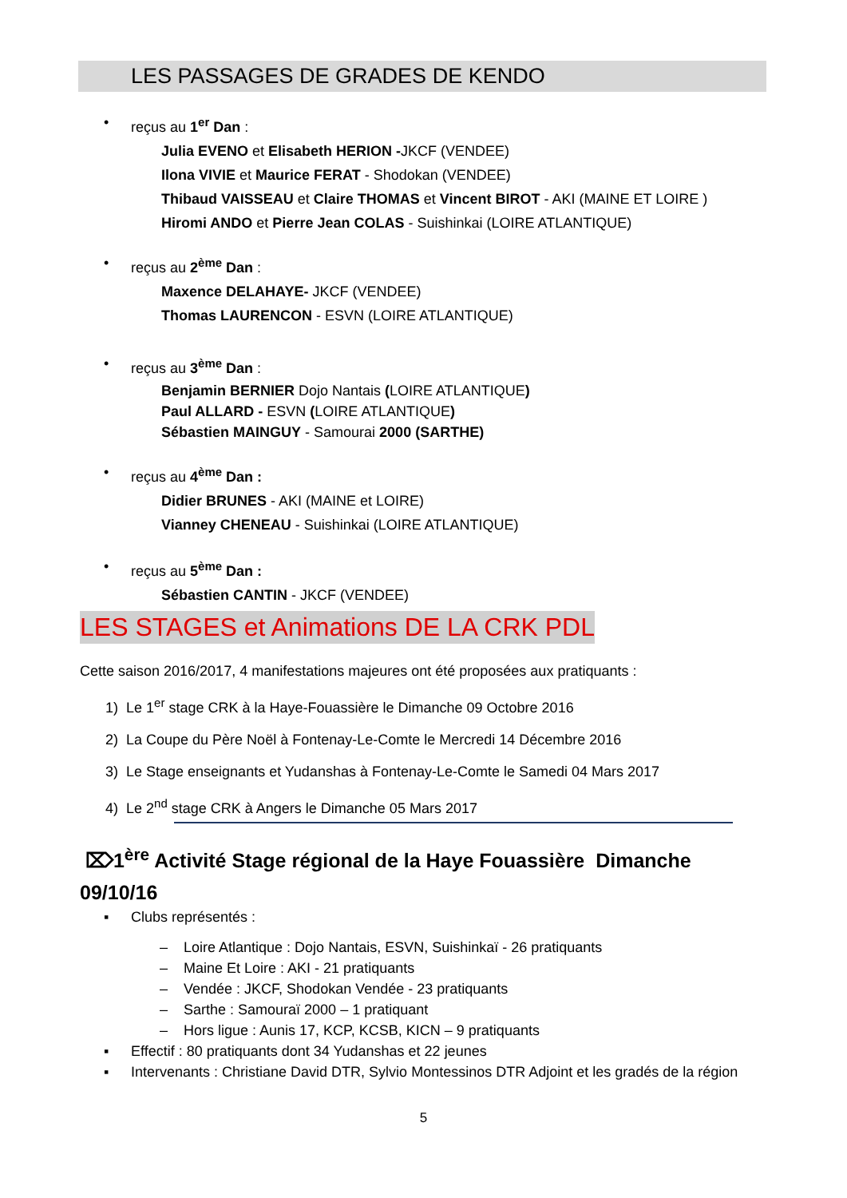LES PASSAGES DE GRADES DE KENDO
• reçus au 1<sup>er</sup> Dan :
Julia EVENO et Elisabeth HERION -JKCF (VENDEE)
Ilona VIVIE et Maurice FERAT - Shodokan (VENDEE)
Thibaud VAISSEAU et Claire THOMAS et Vincent BIROT - AKI (MAINE ET LOIRE )
Hiromi ANDO et Pierre Jean COLAS - Suishinkai (LOIRE ATLANTIQUE)
• reçus au 2<sup>ème</sup> Dan :
Maxence DELAHAYE- JKCF (VENDEE)
Thomas LAURENCON - ESVN (LOIRE ATLANTIQUE)
• reçus au 3<sup>ème</sup> Dan :
Benjamin BERNIER Dojo Nantais (LOIRE ATLANTIQUE)
Paul ALLARD - ESVN (LOIRE ATLANTIQUE)
Sébastien MAINGUY - Samourai 2000 (SARTHE)
• reçus au 4<sup>ème</sup> Dan :
Didier BRUNES - AKI (MAINE et LOIRE)
Vianney CHENEAU - Suishinkai (LOIRE ATLANTIQUE)
• reçus au 5<sup>ème</sup> Dan :
Sébastien CANTIN - JKCF (VENDEE)
LES STAGES et Animations DE LA CRK PDL
Cette saison 2016/2017, 4 manifestations majeures ont été proposées aux pratiquants :
1) Le 1<sup>er</sup> stage CRK à la Haye-Fouassière le Dimanche 09 Octobre 2016
2) La Coupe du Père Noël à Fontenay-Le-Comte le Mercredi 14 Décembre 2016
3) Le Stage enseignants et Yudanshas à Fontenay-Le-Comte le Samedi 04 Mars 2017
4) Le 2<sup>nd</sup> stage CRK à Angers le Dimanche 05 Mars 2017
⌦1<sup>ère</sup> Activité Stage régional de la Haye Fouassière Dimanche 09/10/16
▪ Clubs représentés :
– Loire Atlantique : Dojo Nantais, ESVN, Suishinkaï - 26 pratiquants
– Maine Et Loire : AKI - 21 pratiquants
– Vendée : JKCF, Shodokan Vendée - 23 pratiquants
– Sarthe : Samouraï 2000 – 1 pratiquant
– Hors ligue : Aunis 17, KCP, KCSB, KICN – 9 pratiquants
▪ Effectif : 80 pratiquants dont 34 Yudanshas et 22 jeunes
▪ Intervenants : Christiane David DTR, Sylvio Montessinos DTR Adjoint et les gradés de la région
5